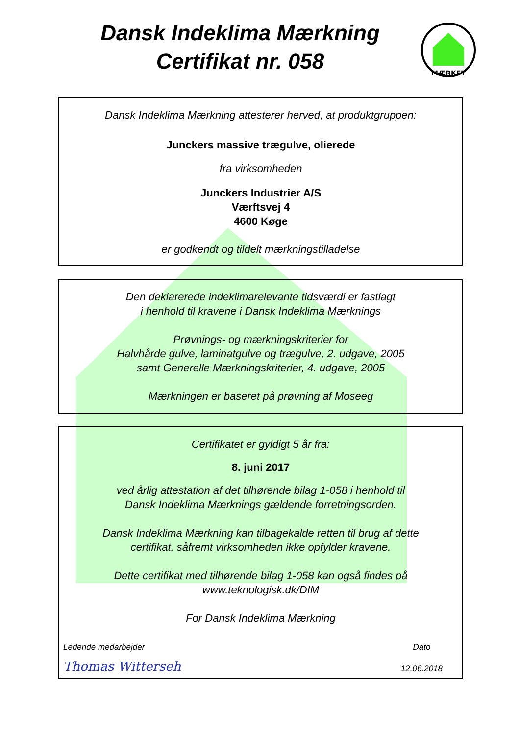Dansk Indeklima Mærkning
Certifikat nr. 058
MÆRKET
Dansk Indeklima Mærkning attesterer herved, at produktgruppen:
Junckers massive trægulve, olierede
fra virksomheden
Junckers Industrier A/S
Værftsvej 4
4600 Køge
er godkendt og tildelt mærkningstilladelse
Den deklarerede indeklimarelevante tidsværdi er fastlagt
i henhold til kravene i Dansk Indeklima Mærknings
Prøvnings- og mærkningskriterier for
Halvhårde gulve, laminatgulve og trægulve, 2. udgave, 2005
samt Generelle Mærkningskriterier, 4. udgave, 2005
Mærkningen er baseret på prøvning af Moseeg
Certifikatet er gyldigt 5 år fra:
8. juni 2017
ved årlig attestation af det tilhørende bilag 1-058 i henhold til
Dansk Indeklima Mærknings gældende forretningsorden.
Dansk Indeklima Mærkning kan tilbagekalde retten til brug af dette
certifikat, såfremt virksomheden ikke opfylder kravene.
Dette certifikat med tilhørende bilag 1-058 kan også findes på
www.teknologisk.dk/DIM
For Dansk Indeklima Mærkning
Ledende medarbejder
Thomas Witterseh
Dato
12.06.2018